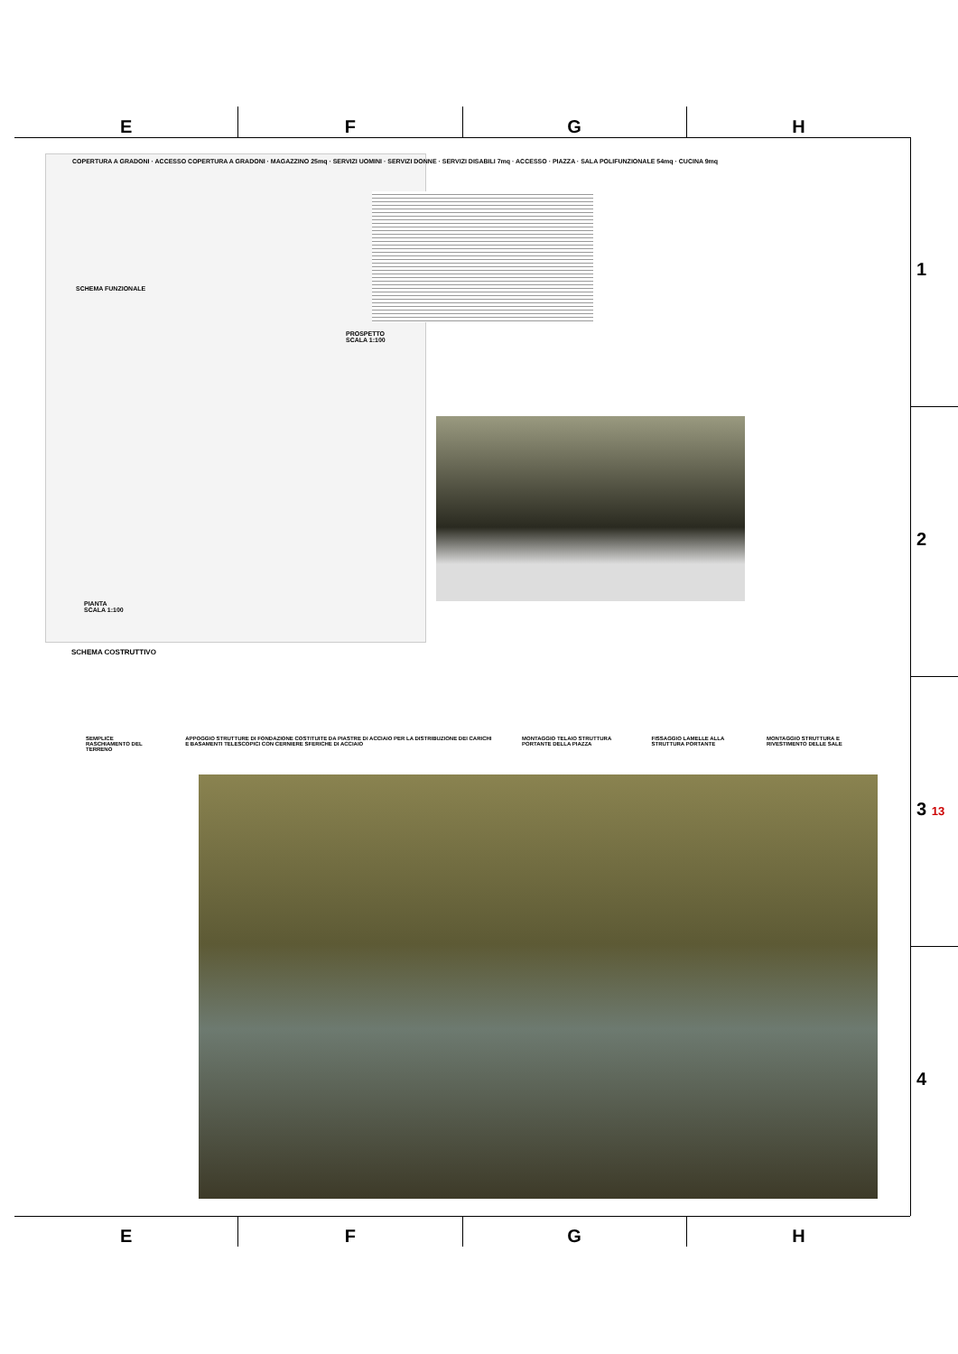E F G H
1
2
3 13
4
COPERTURA A GRADONI · ACCESSO COPERTURA A GRADONI · MAGAZZINO 25mq · SERVIZI UOMINI · SERVIZI DONNE · SERVIZI DISABILI 7mq · ACCESSO · PIAZZA · SALA POLIFUNZIONALE 54mq · CUCINA 9mq
SCHEMA FUNZIONALE
PROSPETTO
SCALA 1:100
PIANTA
SCALA 1:100
SCHEMA COSTRUTTIVO
SEMPLICE RASCHIAMENTO DEL TERRENO APPOGGIO STRUTTURE DI FONDAZIONE COSTITUITE DA PIASTRE DI ACCIAIO PER LA DISTRIBUZIONE DEI CARICHI E BASAMENTI TELESCOPICI CON CERNIERE SFERICHE DI ACCIAIO MONTAGGIO TELAIO STRUTTURA PORTANTE DELLA PIAZZA FISSAGGIO LAMELLE ALLA STRUTTURA PORTANTE MONTAGGIO STRUTTURA E RIVESTIMENTO DELLE SALE
E F G H